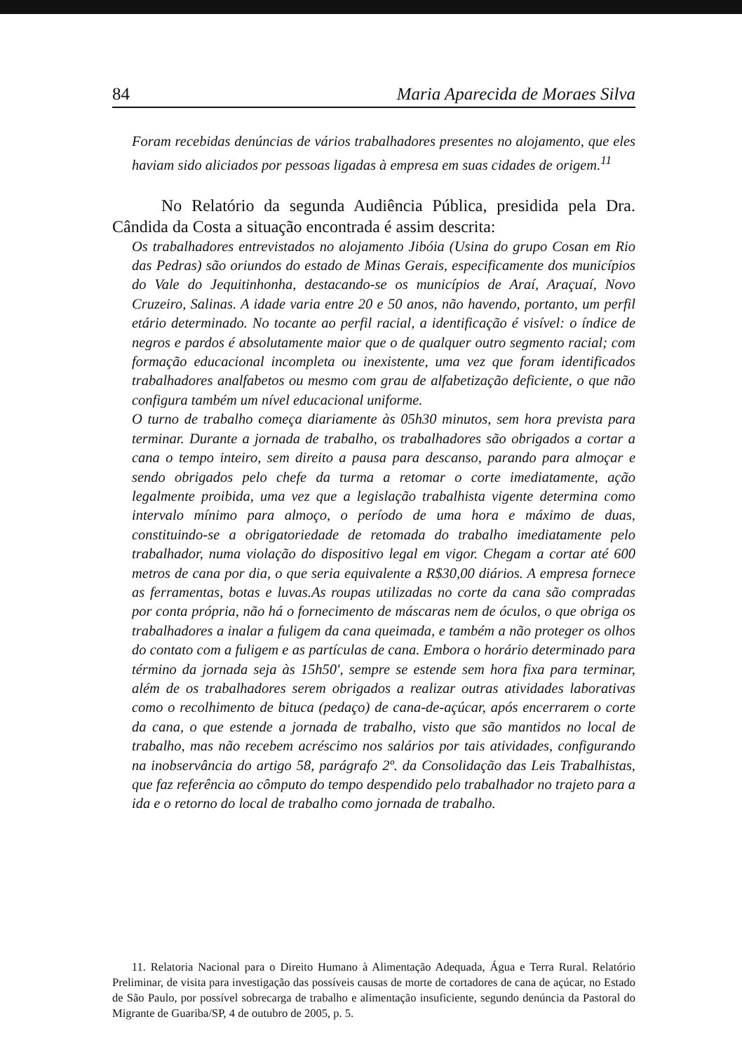84 Maria Aparecida de Moraes Silva
Foram recebidas denúncias de vários trabalhadores presentes no alojamento, que eles haviam sido aliciados por pessoas ligadas à empresa em suas cidades de origem.<sup>11</sup>
No Relatório da segunda Audiência Pública, presidida pela Dra. Cândida da Costa a situação encontrada é assim descrita:
Os trabalhadores entrevistados no alojamento Jibóia (Usina do grupo Cosan em Rio das Pedras) são oriundos do estado de Minas Gerais, especificamente dos municípios do Vale do Jequitinhonha, destacando-se os municípios de Araí, Araçuaí, Novo Cruzeiro, Salinas. A idade varia entre 20 e 50 anos, não havendo, portanto, um perfil etário determinado. No tocante ao perfil racial, a identificação é visível: o índice de negros e pardos é absolutamente maior que o de qualquer outro segmento racial; com formação educacional incompleta ou inexistente, uma vez que foram identificados trabalhadores analfabetos ou mesmo com grau de alfabetização deficiente, o que não configura também um nível educacional uniforme.
O turno de trabalho começa diariamente às 05h30 minutos, sem hora prevista para terminar. Durante a jornada de trabalho, os trabalhadores são obrigados a cortar a cana o tempo inteiro, sem direito a pausa para descanso, parando para almoçar e sendo obrigados pelo chefe da turma a retomar o corte imediatamente, ação legalmente proibida, uma vez que a legislação trabalhista vigente determina como intervalo mínimo para almoço, o período de uma hora e máximo de duas, constituindo-se a obrigatoriedade de retomada do trabalho imediatamente pelo trabalhador, numa violação do dispositivo legal em vigor. Chegam a cortar até 600 metros de cana por dia, o que seria equivalente a R$30,00 diários. A empresa fornece as ferramentas, botas e luvas.As roupas utilizadas no corte da cana são compradas por conta própria, não há o fornecimento de máscaras nem de óculos, o que obriga os trabalhadores a inalar a fuligem da cana queimada, e também a não proteger os olhos do contato com a fuligem e as partículas de cana. Embora o horário determinado para término da jornada seja às 15h50', sempre se estende sem hora fixa para terminar, além de os trabalhadores serem obrigados a realizar outras atividades laborativas como o recolhimento de bituca (pedaço) de cana-de-açúcar, após encerrarem o corte da cana, o que estende a jornada de trabalho, visto que são mantidos no local de trabalho, mas não recebem acréscimo nos salários por tais atividades, configurando na inobservância do artigo 58, parágrafo 2º. da Consolidação das Leis Trabalhistas, que faz referência ao cômputo do tempo despendido pelo trabalhador no trajeto para a ida e o retorno do local de trabalho como jornada de trabalho.
11. Relatoria Nacional para o Direito Humano à Alimentação Adequada, Água e Terra Rural. Relatório Preliminar, de visita para investigação das possíveis causas de morte de cortadores de cana de açúcar, no Estado de São Paulo, por possível sobrecarga de trabalho e alimentação insuficiente, segundo denúncia da Pastoral do Migrante de Guariba/SP, 4 de outubro de 2005, p. 5.